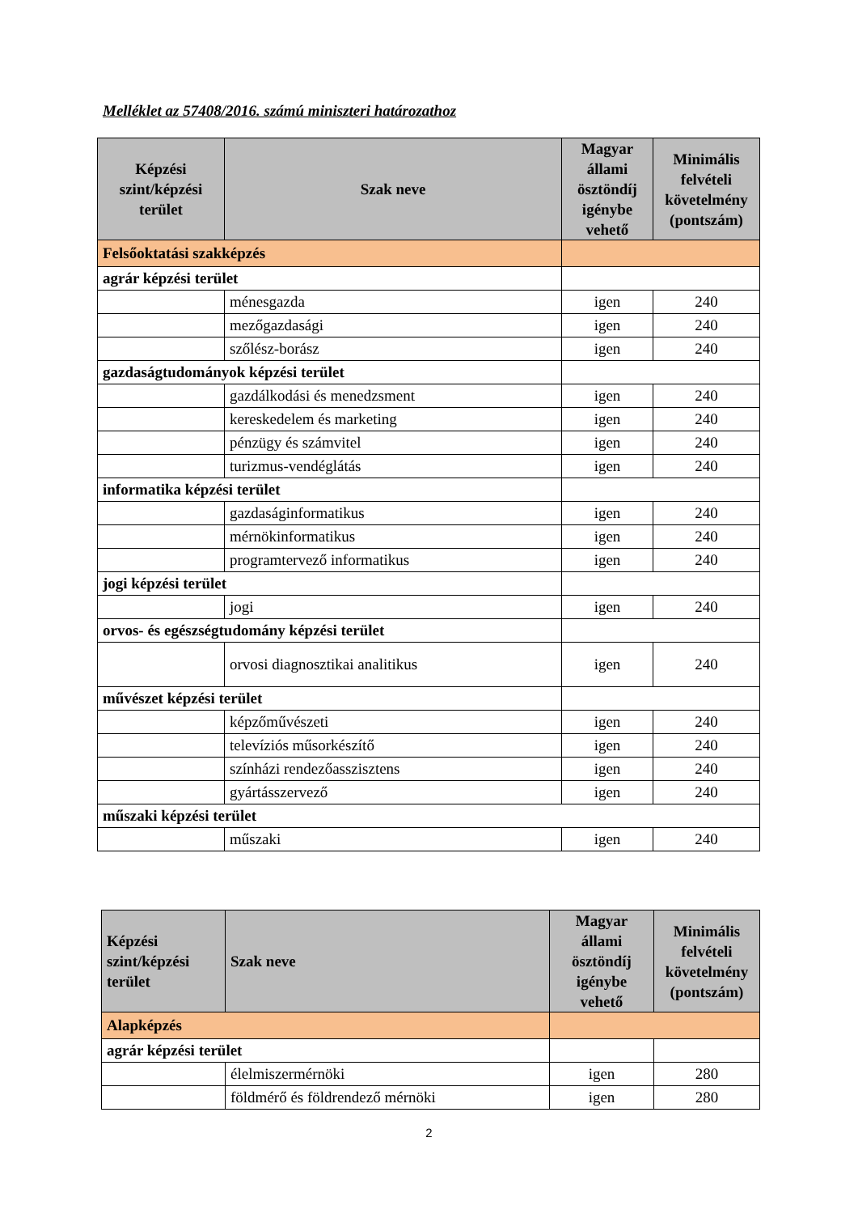Melléklet az 57408/2016. számú miniszteri határozathoz
| Képzési szint/képzési terület | Szak neve | Magyar állami ösztöndíj igénybe vehető | Minimális felvételi követelmény (pontszám) |
| --- | --- | --- | --- |
| Felsőoktatási szakképzés | | | |
| agrár képzési terület | | | |
| | ménesgazda | igen | 240 |
| | mezőgazdasági | igen | 240 |
| | szőlész-borász | igen | 240 |
| gazdaságtudományok képzési terület | | | |
| | gazdálkodási és menedzsment | igen | 240 |
| | kereskedelem és marketing | igen | 240 |
| | pénzügy és számvitel | igen | 240 |
| | turizmus-vendéglátás | igen | 240 |
| informatika képzési terület | | | |
| | gazdaságinformatikus | igen | 240 |
| | mérnökinformatikus | igen | 240 |
| | programtervező informatikus | igen | 240 |
| jogi képzési terület | | | |
| | jogi | igen | 240 |
| orvos- és egészségtudomány képzési terület | | | |
| | orvosi diagnosztikai analitikus | igen | 240 |
| művészet képzési terület | | | |
| | képzőművészeti | igen | 240 |
| | televíziós műsorkészítő | igen | 240 |
| | színházi rendezőasszisztens | igen | 240 |
| | gyártásszervező | igen | 240 |
| műszaki képzési terület | | | |
| | műszaki | igen | 240 |
| Képzési szint/képzési terület | Szak neve | Magyar állami ösztöndíj igénybe vehető | Minimális felvételi követelmény (pontszám) |
| --- | --- | --- | --- |
| Alapképzés | | | |
| agrár képzési terület | | | |
| | élelmiszermérnöki | igen | 280 |
| | földmérő és földrendező mérnöki | igen | 280 |
2